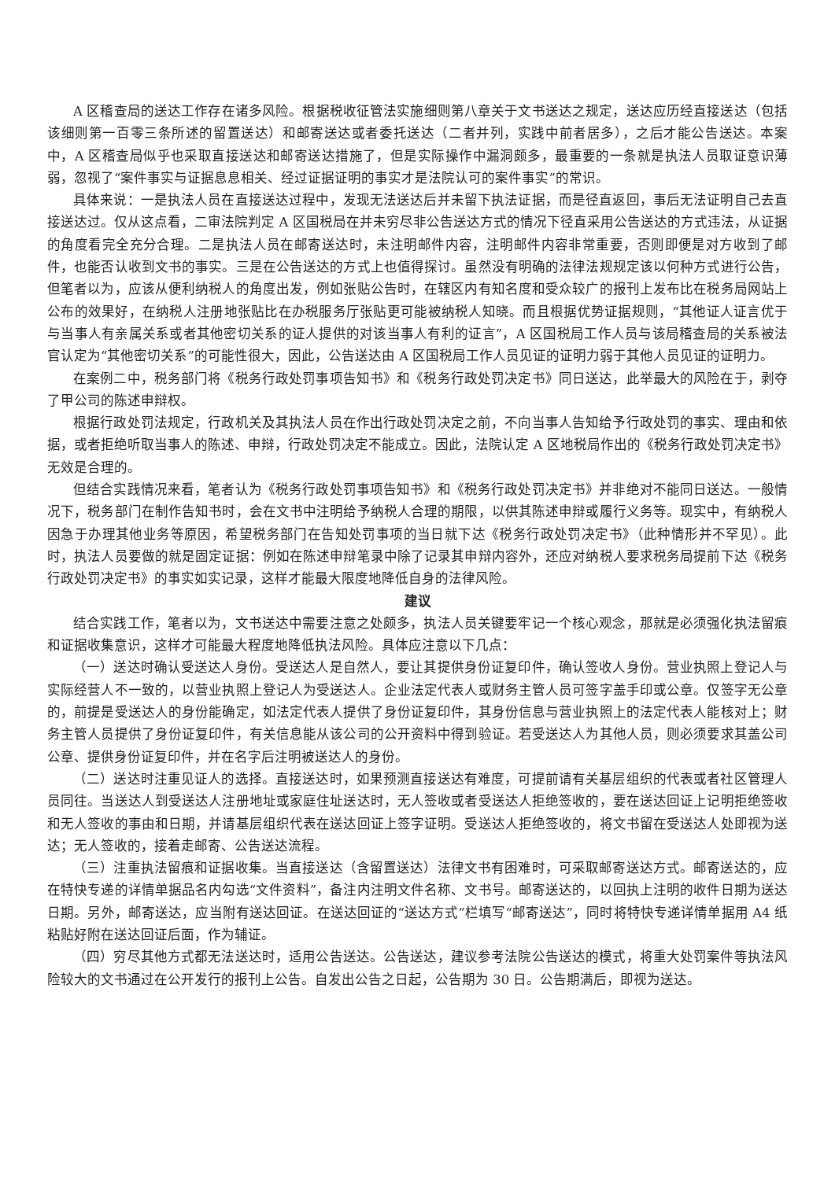A 区稽查局的送达工作存在诸多风险。根据税收征管法实施细则第八章关于文书送达之规定，送达应历经直接送达（包括该细则第一百零三条所述的留置送达）和邮寄送达或者委托送达（二者并列，实践中前者居多），之后才能公告送达。本案中，A 区稽查局似乎也采取直接送达和邮寄送达措施了，但是实际操作中漏洞颇多，最重要的一条就是执法人员取证意识薄弱，忽视了“案件事实与证据息息相关、经过证据证明的事实才是法院认可的案件事实”的常识。
具体来说：一是执法人员在直接送达过程中，发现无法送达后并未留下执法证据，而是径直返回，事后无法证明自己去直接送达过。仅从这点看，二审法院判定 A 区国税局在并未穷尽非公告送达方式的情况下径直采用公告送达的方式违法，从证据的角度看完全充分合理。二是执法人员在邮寄送达时，未注明邮件内容，注明邮件内容非常重要，否则即便是对方收到了邮件，也能否认收到文书的事实。三是在公告送达的方式上也值得探讨。虽然没有明确的法律法规规定该以何种方式进行公告，但笔者以为，应该从便利纳税人的角度出发，例如张贴公告时，在辖区内有知名度和受众较广的报刊上发布比在税务局网站上公布的效果好，在纳税人注册地张贴比在办税服务厅张贴更可能被纳税人知晓。而且根据优势证据规则，“其他证人证言优于与当事人有亲属关系或者其他密切关系的证人提供的对该当事人有利的证言”，A 区国税局工作人员与该局稽查局的关系被法官认定为“其他密切关系”的可能性很大，因此，公告送达由 A 区国税局工作人员见证的证明力弱于其他人员见证的证明力。
在案例二中，税务部门将《税务行政处罚事项告知书》和《税务行政处罚决定书》同日送达，此举最大的风险在于，剥夺了甲公司的陈述申辩权。
根据行政处罚法规定，行政机关及其执法人员在作出行政处罚决定之前，不向当事人告知给予行政处罚的事实、理由和依据，或者拒绝听取当事人的陈述、申辩，行政处罚决定不能成立。因此，法院认定 A 区地税局作出的《税务行政处罚决定书》无效是合理的。
但结合实践情况来看，笔者认为《税务行政处罚事项告知书》和《税务行政处罚决定书》并非绝对不能同日送达。一般情况下，税务部门在制作告知书时，会在文书中注明给予纳税人合理的期限，以供其陈述申辩或履行义务等。现实中，有纳税人因急于办理其他业务等原因，希望税务部门在告知处罚事项的当日就下达《税务行政处罚决定书》（此种情形并不罕见）。此时，执法人员要做的就是固定证据：例如在陈述申辩笔录中除了记录其申辩内容外，还应对纳税人要求税务局提前下达《税务行政处罚决定书》的事实如实记录，这样才能最大限度地降低自身的法律风险。
建议
结合实践工作，笔者以为，文书送达中需要注意之处颇多，执法人员关键要牢记一个核心观念，那就是必须强化执法留痕和证据收集意识，这样才可能最大程度地降低执法风险。具体应注意以下几点：
（一）送达时确认受送达人身份。受送达人是自然人，要让其提供身份证复印件，确认签收人身份。营业执照上登记人与实际经营人不一致的，以营业执照上登记人为受送达人。企业法定代表人或财务主管人员可签字盖手印或公章。仅签字无公章的，前提是受送达人的身份能确定，如法定代表人提供了身份证复印件，其身份信息与营业执照上的法定代表人能核对上；财务主管人员提供了身份证复印件，有关信息能从该公司的公开资料中得到验证。若受送达人为其他人员，则必须要求其盖公司公章、提供身份证复印件，并在名字后注明被送达人的身份。
（二）送达时注重见证人的选择。直接送达时，如果预测直接送达有难度，可提前请有关基层组织的代表或者社区管理人员同往。当送达人到受送达人注册地址或家庭住址送达时，无人签收或者受送达人拒绝签收的，要在送达回证上记明拒绝签收和无人签收的事由和日期，并请基层组织代表在送达回证上签字证明。受送达人拒绝签收的，将文书留在受送达人处即视为送达；无人签收的，接着走邮寄、公告送达流程。
（三）注重执法留痕和证据收集。当直接送达（含留置送达）法律文书有困难时，可采取邮寄送达方式。邮寄送达的，应在特快专递的详情单据品名内勾选“文件资料”，备注内注明文件名称、文书号。邮寄送达的，以回执上注明的收件日期为送达日期。另外，邮寄送达，应当附有送达回证。在送达回证的“送达方式”栏填写“邮寄送达”，同时将特快专递详情单据用 A4 纸粘贴好附在送达回证后面，作为辅证。
（四）穷尽其他方式都无法送达时，适用公告送达。公告送达，建议参考法院公告送达的模式，将重大处罚案件等执法风险较大的文书通过在公开发行的报刊上公告。自发出公告之日起，公告期为 30 日。公告期满后，即视为送达。